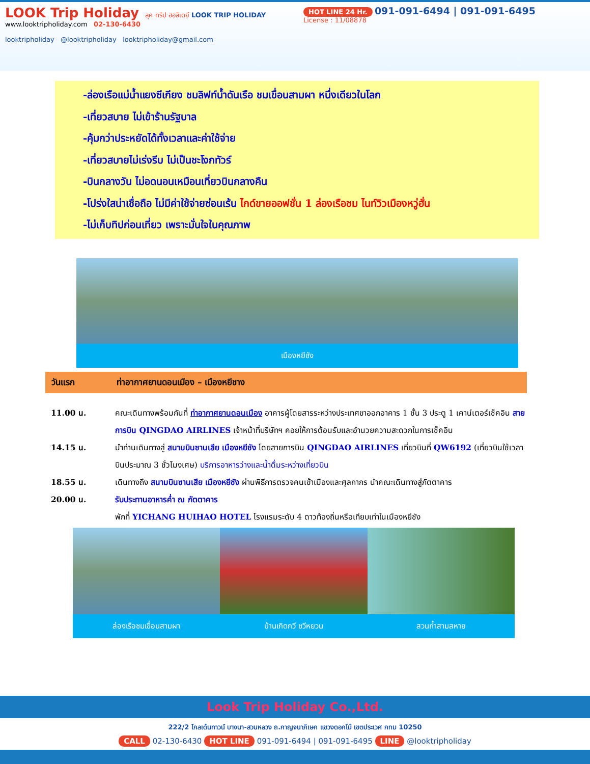LOOK Trip Holiday ลุค ทริป ฮอลิเดย์ LOOK TRIP HOLIDAY
www.looktripholiday.com 02-130-6430
looktripholiday @looktripholiday looktripholiday@gmail.com
HOT LINE 24 Hr. 091-091-6494 | 091-091-6495
License : 11/08878
-ล่องเรือแม่น้ำแยงซีเกียง ชมลิฟท์น้ำดันเรือ ชมเขื่อนสามผา หนึ่งเดียวในโลก
-เที่ยวสบาย ไม่เข้าร้านรัฐบาล
-คุ้มกว่าประหยัดได้ทั้งเวลาและค่าใช้จ่าย
-เที่ยวสบายไม่เร่งรีบ ไม่เป็นชะโงกทัวร์
-บินกลางวัน ไม่อดนอนเหมือนเที่ยวบินกลางคืน
-โปร่งใสน่าเชื่อถือ ไม่มีค่าใช้จ่ายซ่อนเร้น ไกด์ขายออฟชั่น 1 ล่องเรือชม ไนท์วิวเมืองหวู่ฮั่น
-ไม่เก็บทิปก่อนเที่ยว เพราะมั่นใจในคุณภาพ
เมืองหยีชัง
วันแรก ท่าอากาศยานดอนเมือง – เมืองหยีชาง
11.00 น. คณะเดินทางพร้อมกันที่ ท่าอากาศยานดอนเมือง อาคารผู้โดยสารระหว่างประเทศขาออกอาคาร 1 ชั้น 3 ประตู 1 เคาน์เตอร์เช็คอิน สายการบิน QINGDAO AIRLINES เจ้าหน้าที่บริษัทฯ คอยให้การต้อนรับและอำนวยความสะดวกในการเช็คอิน
14.15 น. นำท่านเดินทางสู่ สนามบินซานเสีย เมืองหยีชัง โดยสายการบิน QINGDAO AIRLINES เที่ยวบินที่ QW6192 (เที่ยวบินใช้เวลาบินประมาณ 3 ชั่วโมงเศษ) บริการอาหารว่างและน้ำดื่มระหว่างเที่ยวบิน
18.55 น. เดินทางถึง สนามบินซานเสีย เมืองหยีชัง ผ่านพิธีการตรวจคนเข้าเมืองและศุลกากร นำคณะเดินทางสู่ภัตตาคาร
20.00 น. รับประทานอาหารค่ำ ณ ภัตตาคาร
พักที่ YICHANG HUIHAO HOTEL โรงแรมระดับ 4 ดาวท้องถิ่นหรือเทียบเท่าในเมืองหยีชัง
ล่องเรือชมเขื่อนสามผา บ้านเกิดกวี ชวีหยวน สวนถ้ำสามสหาย
Look Trip Holiday Co.,Ltd.
222/2 โกลเด้นทาวน์ บางนา-สวนหลวง ถ.กาญจนาภิเษก แขวงดอกไม้ เขตประเวศ กทม 10250
CALL 02-130-6430 HOT LINE 091-091-6494 | 091-091-6495 LINE @looktripholiday